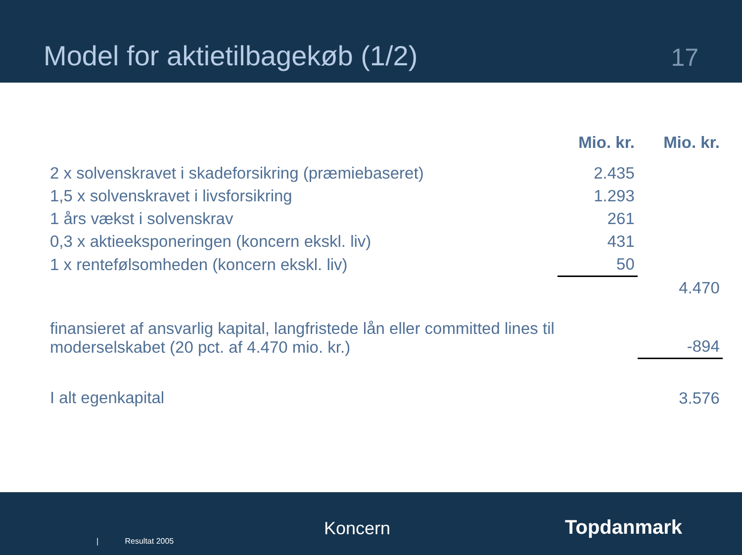Model for aktietilbagekøb (1/2)
17
| | Mio. kr. | Mio. kr. |
| --- | --- | --- |
| 2 x solvenskravet i skadeforsikring (præmiebaseret) | 2.435 | |
| 1,5 x solvenskravet i livsforsikring | 1.293 | |
| 1 års vækst i solvenskrav | 261 | |
| 0,3 x aktieeksponeringen (koncern ekskl. liv) | 431 | |
| 1 x rentefølsomheden (koncern ekskl. liv) | 50 | |
| | | 4.470 |
| finansieret af ansvarlig kapital, langfristede lån eller committed lines til moderselskabet (20 pct. af 4.470 mio. kr.) | | -894 |
| I alt egenkapital | | 3.576 |
| Resultat 2005
Koncern Topdanmark